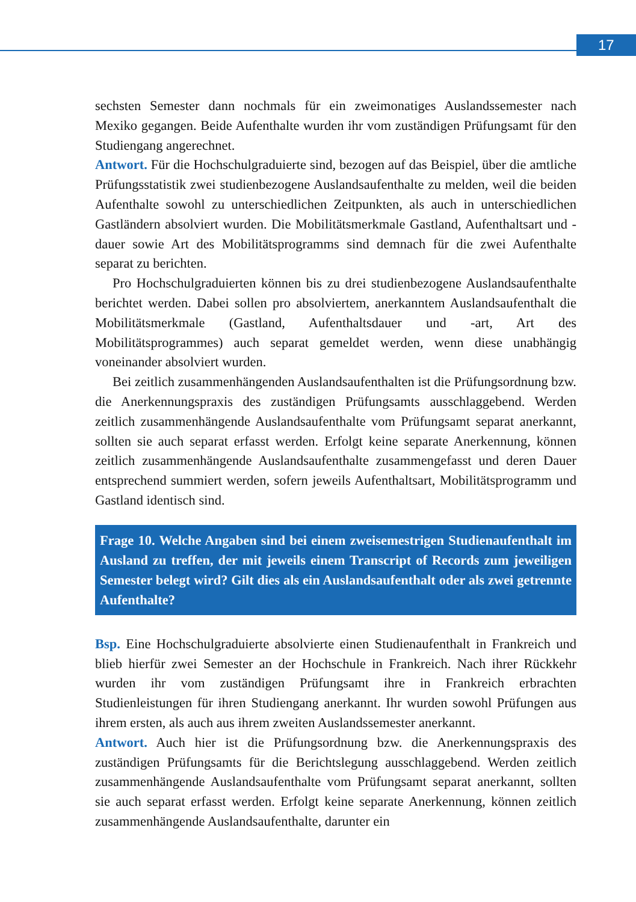17
sechsten Semester dann nochmals für ein zweimonatiges Auslandssemester nach Mexiko gegangen. Beide Aufenthalte wurden ihr vom zuständigen Prüfungsamt für den Studiengang angerechnet.
Antwort. Für die Hochschulgraduierte sind, bezogen auf das Beispiel, über die amtliche Prüfungsstatistik zwei studienbezogene Auslandsaufenthalte zu melden, weil die beiden Aufenthalte sowohl zu unterschiedlichen Zeitpunkten, als auch in unterschiedlichen Gastländern absolviert wurden. Die Mobilitätsmerkmale Gastland, Aufenthaltsart und -dauer sowie Art des Mobilitätsprogramms sind demnach für die zwei Aufenthalte separat zu berichten.
Pro Hochschulgraduierten können bis zu drei studienbezogene Auslandsaufenthalte berichtet werden. Dabei sollen pro absolviertem, anerkanntem Auslandsaufenthalt die Mobilitätsmerkmale (Gastland, Aufenthaltsdauer und -art, Art des Mobilitätsprogrammes) auch separat gemeldet werden, wenn diese unabhängig voneinander absolviert wurden.
Bei zeitlich zusammenhängenden Auslandsaufenthalten ist die Prüfungsordnung bzw. die Anerkennungspraxis des zuständigen Prüfungsamts ausschlaggebend. Werden zeitlich zusammenhängende Auslandsaufenthalte vom Prüfungsamt separat anerkannt, sollten sie auch separat erfasst werden. Erfolgt keine separate Anerkennung, können zeitlich zusammenhängende Auslandsaufenthalte zusammengefasst und deren Dauer entsprechend summiert werden, sofern jeweils Aufenthaltsart, Mobilitätsprogramm und Gastland identisch sind.
Frage 10. Welche Angaben sind bei einem zweisemestrigen Studienaufenthalt im Ausland zu treffen, der mit jeweils einem Transcript of Records zum jeweiligen Semester belegt wird? Gilt dies als ein Auslandsaufenthalt oder als zwei getrennte Aufenthalte?
Bsp. Eine Hochschulgraduierte absolvierte einen Studienaufenthalt in Frankreich und blieb hierfür zwei Semester an der Hochschule in Frankreich. Nach ihrer Rückkehr wurden ihr vom zuständigen Prüfungsamt ihre in Frankreich erbrachten Studienleistungen für ihren Studiengang anerkannt. Ihr wurden sowohl Prüfungen aus ihrem ersten, als auch aus ihrem zweiten Auslandssemester anerkannt.
Antwort. Auch hier ist die Prüfungsordnung bzw. die Anerkennungspraxis des zuständigen Prüfungsamts für die Berichtslegung ausschlaggebend. Werden zeitlich zusammenhängende Auslandsaufenthalte vom Prüfungsamt separat anerkannt, sollten sie auch separat erfasst werden. Erfolgt keine separate Anerkennung, können zeitlich zusammenhängende Auslandsaufenthalte, darunter ein